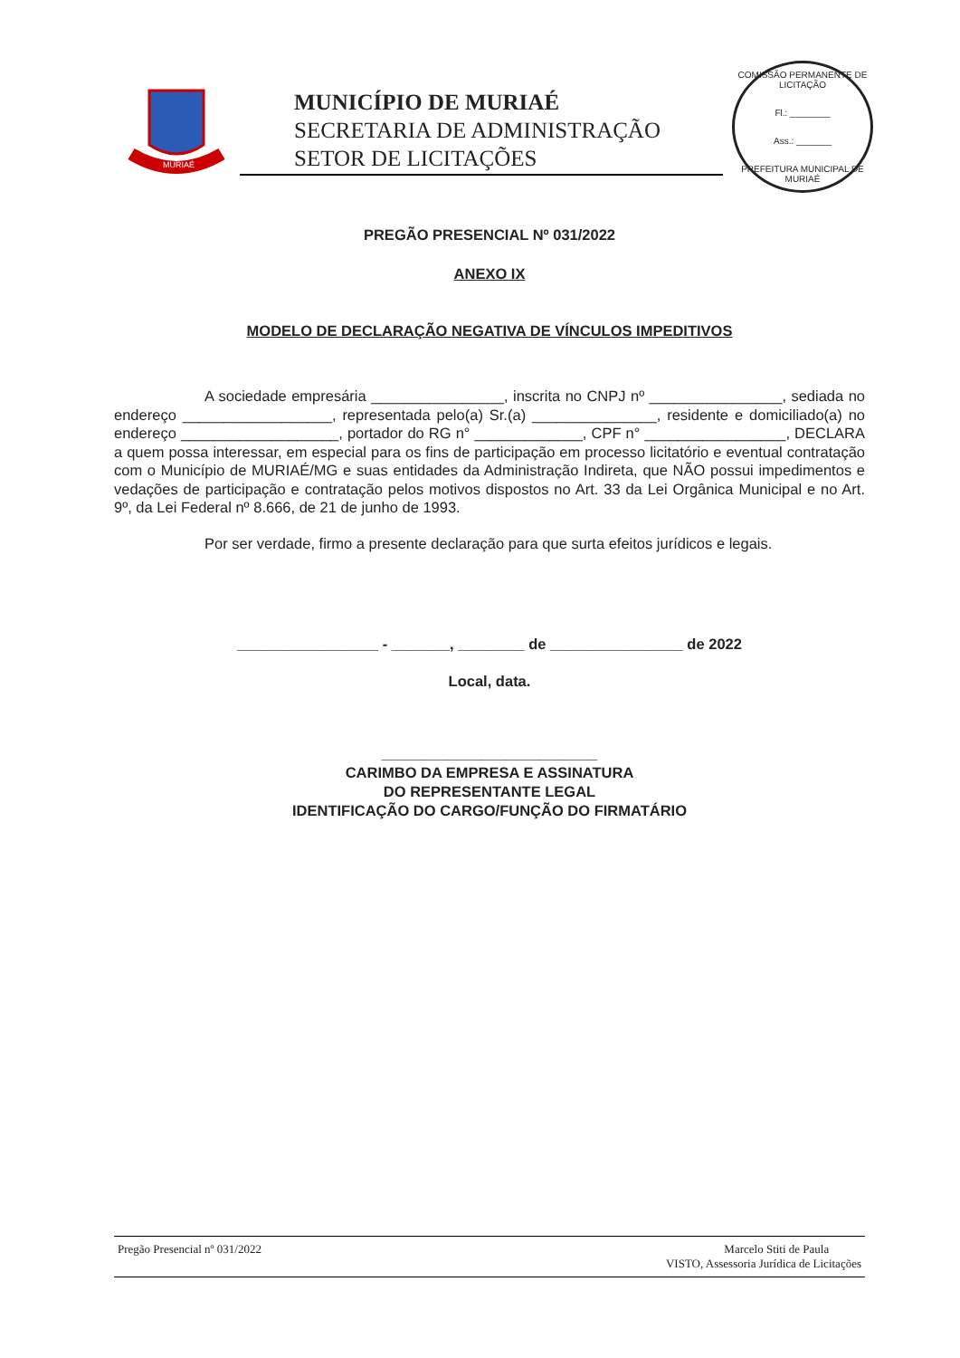MURIAÉ
MUNICÍPIO DE MURIAÉ
SECRETARIA DE ADMINISTRAÇÃO
SETOR DE LICITAÇÕES
COMISSÃO PERMANENTE DE LICITAÇÃO
Fl.: ________
Ass.: _______
PREFEITURA MUNICIPAL DE MURIAÉ
PREGÃO PRESENCIAL Nº 031/2022
ANEXO IX
MODELO DE DECLARAÇÃO NEGATIVA DE VÍNCULOS IMPEDITIVOS
A sociedade empresária ________________, inscrita no CNPJ nº ________________, sediada no endereço __________________, representada pelo(a) Sr.(a) _______________, residente e domiciliado(a) no endereço ___________________, portador do RG n° _____________, CPF n° _________________, DECLARA a quem possa interessar, em especial para os fins de participação em processo licitatório e eventual contratação com o Município de MURIAÉ/MG e suas entidades da Administração Indireta, que NÃO possui impedimentos e vedações de participação e contratação pelos motivos dispostos no Art. 33 da Lei Orgânica Municipal e no Art. 9º, da Lei Federal nº 8.666, de 21 de junho de 1993.
Por ser verdade, firmo a presente declaração para que surta efeitos jurídicos e legais.
_________________ - _______, ________ de ________________ de 2022
Local, data.
__________________________
CARIMBO DA EMPRESA E ASSINATURA
DO REPRESENTANTE LEGAL
IDENTIFICAÇÃO DO CARGO/FUNÇÃO DO FIRMATÁRIO
Pregão Presencial nº 031/2022 Marcelo Stiti de Paula
VISTO, Assessoria Jurídica de Licitações